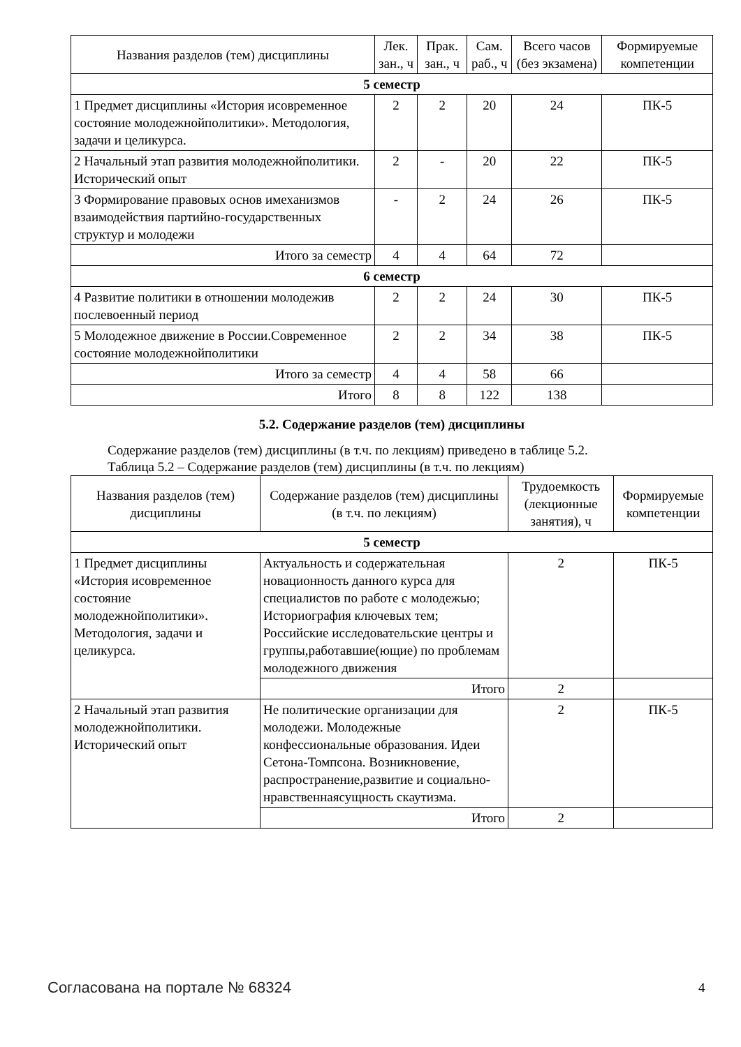| Названия разделов (тем) дисциплины | Лек. зан., ч | Прак. зан., ч | Сам. раб., ч | Всего часов (без экзамена) | Формируемые компетенции |
| --- | --- | --- | --- | --- | --- |
| 5 семестр | | | | | |
| 1 Предмет дисциплины «История исовременное состояние молодежнойполитики». Методология, задачи и целикурса. | 2 | 2 | 20 | 24 | ПК-5 |
| 2 Начальный этап развития молодежнойполитики. Исторический опыт | 2 | - | 20 | 22 | ПК-5 |
| 3 Формирование правовых основ имеханизмов взаимодействия партийно-государственных структур и молодежи | - | 2 | 24 | 26 | ПК-5 |
| Итого за семестр | 4 | 4 | 64 | 72 | |
| 6 семестр | | | | | |
| 4 Развитие политики в отношении молодежив послевоенный период | 2 | 2 | 24 | 30 | ПК-5 |
| 5 Молодежное движение в России.Современное состояние молодежнойполитики | 2 | 2 | 34 | 38 | ПК-5 |
| Итого за семестр | 4 | 4 | 58 | 66 | |
| Итого | 8 | 8 | 122 | 138 | |
5.2. Содержание разделов (тем) дисциплины
Содержание разделов (тем) дисциплины (в т.ч. по лекциям) приведено в таблице 5.2.
Таблица 5.2 – Содержание разделов (тем) дисциплины (в т.ч. по лекциям)
| Названия разделов (тем) дисциплины | Содержание разделов (тем) дисциплины (в т.ч. по лекциям) | Трудоемкость (лекционные занятия), ч | Формируемые компетенции |
| --- | --- | --- | --- |
| 5 семестр | | | |
| 1 Предмет дисциплины «История исовременное состояние молодежнойполитики». Методология, задачи и целикурса. | Актуальность и содержательная новационность данного курса для специалистов по работе с молодежью; Историография ключевых тем; Российские исследовательские центры и группы,работавшие(ющие) по проблемам молодежного движения | 2 | ПК-5 |
| | Итого | 2 | |
| 2 Начальный этап развития молодежнойполитики. Исторический опыт | Не политические организации для молодежи. Молодежные конфессиональные образования. Идеи Сетона-Томпсона. Возникновение, распространение,развитие и социально-нравственнаясущность скаутизма. | 2 | ПК-5 |
| | Итого | 2 | |
Согласована на портале № 68324 4